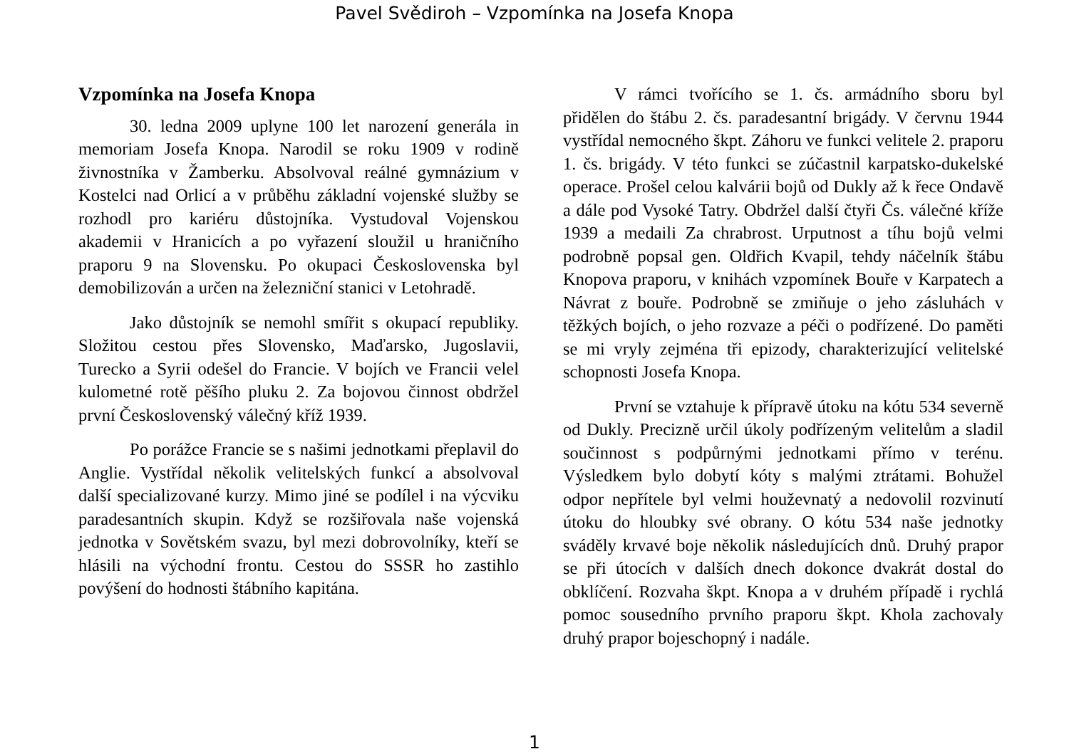Pavel Svědiroh – Vzpomínka na Josefa Knopa
Vzpomínka na Josefa Knopa
30. ledna 2009 uplyne 100 let narození generála in memoriam Josefa Knopa. Narodil se roku 1909 v rodině živnostníka v Žamberku. Absolvoval reálné gymnázium v Kostelci nad Orlicí a v průběhu základní vojenské služby se rozhodl pro kariéru důstojníka. Vystudoval Vojenskou akademii v Hranicích a po vyřazení sloužil u hraničního praporu 9 na Slovensku. Po okupaci Československa byl demobilizován a určen na železniční stanici v Letohradě.
Jako důstojník se nemohl smířit s okupací republiky. Složitou cestou přes Slovensko, Maďarsko, Jugoslavii, Turecko a Syrii odešel do Francie. V bojích ve Francii velel kulometné rotě pěšího pluku 2. Za bojovou činnost obdržel první Československý válečný kříž 1939.
Po porážce Francie se s našimi jednotkami přeplavil do Anglie. Vystřídal několik velitelských funkcí a absolvoval další specializované kurzy. Mimo jiné se podílel i na výcviku paradesantních skupin. Když se rozšiřovala naše vojenská jednotka v Sovětském svazu, byl mezi dobrovolníky, kteří se hlásili na východní frontu. Cestou do SSSR ho zastihlo povýšení do hodnosti štábního kapitána.
V rámci tvořícího se 1. čs. armádního sboru byl přidělen do štábu 2. čs. paradesantní brigády. V červnu 1944 vystřídal nemocného škpt. Záhoru ve funkci velitele 2. praporu 1. čs. brigády. V této funkci se zúčastnil karpatsko-dukelské operace. Prošel celou kalvárii bojů od Dukly až k řece Ondavě a dále pod Vysoké Tatry. Obdržel další čtyři Čs. válečné kříže 1939 a medaili Za chrabrost. Urputnost a tíhu bojů velmi podrobně popsal gen. Oldřich Kvapil, tehdy náčelník štábu Knopova praporu, v knihách vzpomínek Bouře v Karpatech a Návrat z bouře. Podrobně se zmiňuje o jeho zásluhách v těžkých bojích, o jeho rozvaze a péči o podřízené. Do paměti se mi vryly zejména tři epizody, charakterizující velitelské schopnosti Josefa Knopa.
První se vztahuje k přípravě útoku na kótu 534 severně od Dukly. Precizně určil úkoly podřízeným velitelům a sladil součinnost s podpůrnými jednotkami přímo v terénu. Výsledkem bylo dobytí kóty s malými ztrátami. Bohužel odpor nepřítele byl velmi houževnatý a nedovolil rozvinutí útoku do hloubky své obrany. O kótu 534 naše jednotky sváděly krvavé boje několik následujících dnů. Druhý prapor se při útocích v dalších dnech dokonce dvakrát dostal do obklíčení. Rozvaha škpt. Knopa a v druhém případě i rychlá pomoc sousedního prvního praporu škpt. Khola zachovaly druhý prapor bojeschopný i nadále.
1